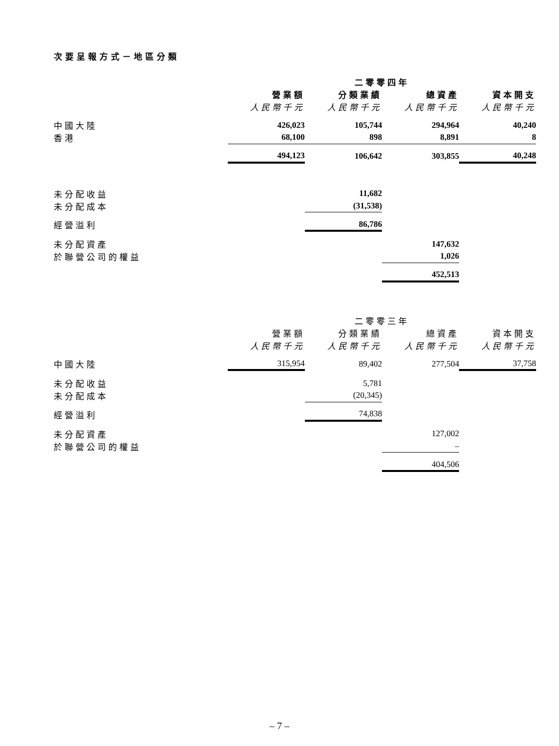次要呈報方式－地區分類
| | 二零零四年 | | | |
| --- | --- | --- | --- | --- |
| | 營業額 | 分類業績 | 總資產 | 資本開支 |
| | 人民幣千元 | 人民幣千元 | 人民幣千元 | 人民幣千元 |
| 中國大陸 | 426,023 | 105,744 | 294,964 | 40,240 |
| 香港 | 68,100 | 898 | 8,891 | 8 |
| | 494,123 | 106,642 | 303,855 | 40,248 |
| 未分配收益 | | 11,682 | | |
| 未分配成本 | | (31,538) | | |
| 經營溢利 | | 86,786 | | |
| 未分配資產 | | | 147,632 | |
| 於聯營公司的權益 | | | 1,026 | |
| | | | 452,513 | |
| | 二零零三年 | | | |
| --- | --- | --- | --- | --- |
| | 營業額 | 分類業績 | 總資產 | 資本開支 |
| | 人民幣千元 | 人民幣千元 | 人民幣千元 | 人民幣千元 |
| 中國大陸 | 315,954 | 89,402 | 277,504 | 37,758 |
| 未分配收益 | | 5,781 | | |
| 未分配成本 | | (20,345) | | |
| 經營溢利 | | 74,838 | | |
| 未分配資產 | | | 127,002 | |
| 於聯營公司的權益 | | | – | |
| | | | 404,506 | |
– 7 –